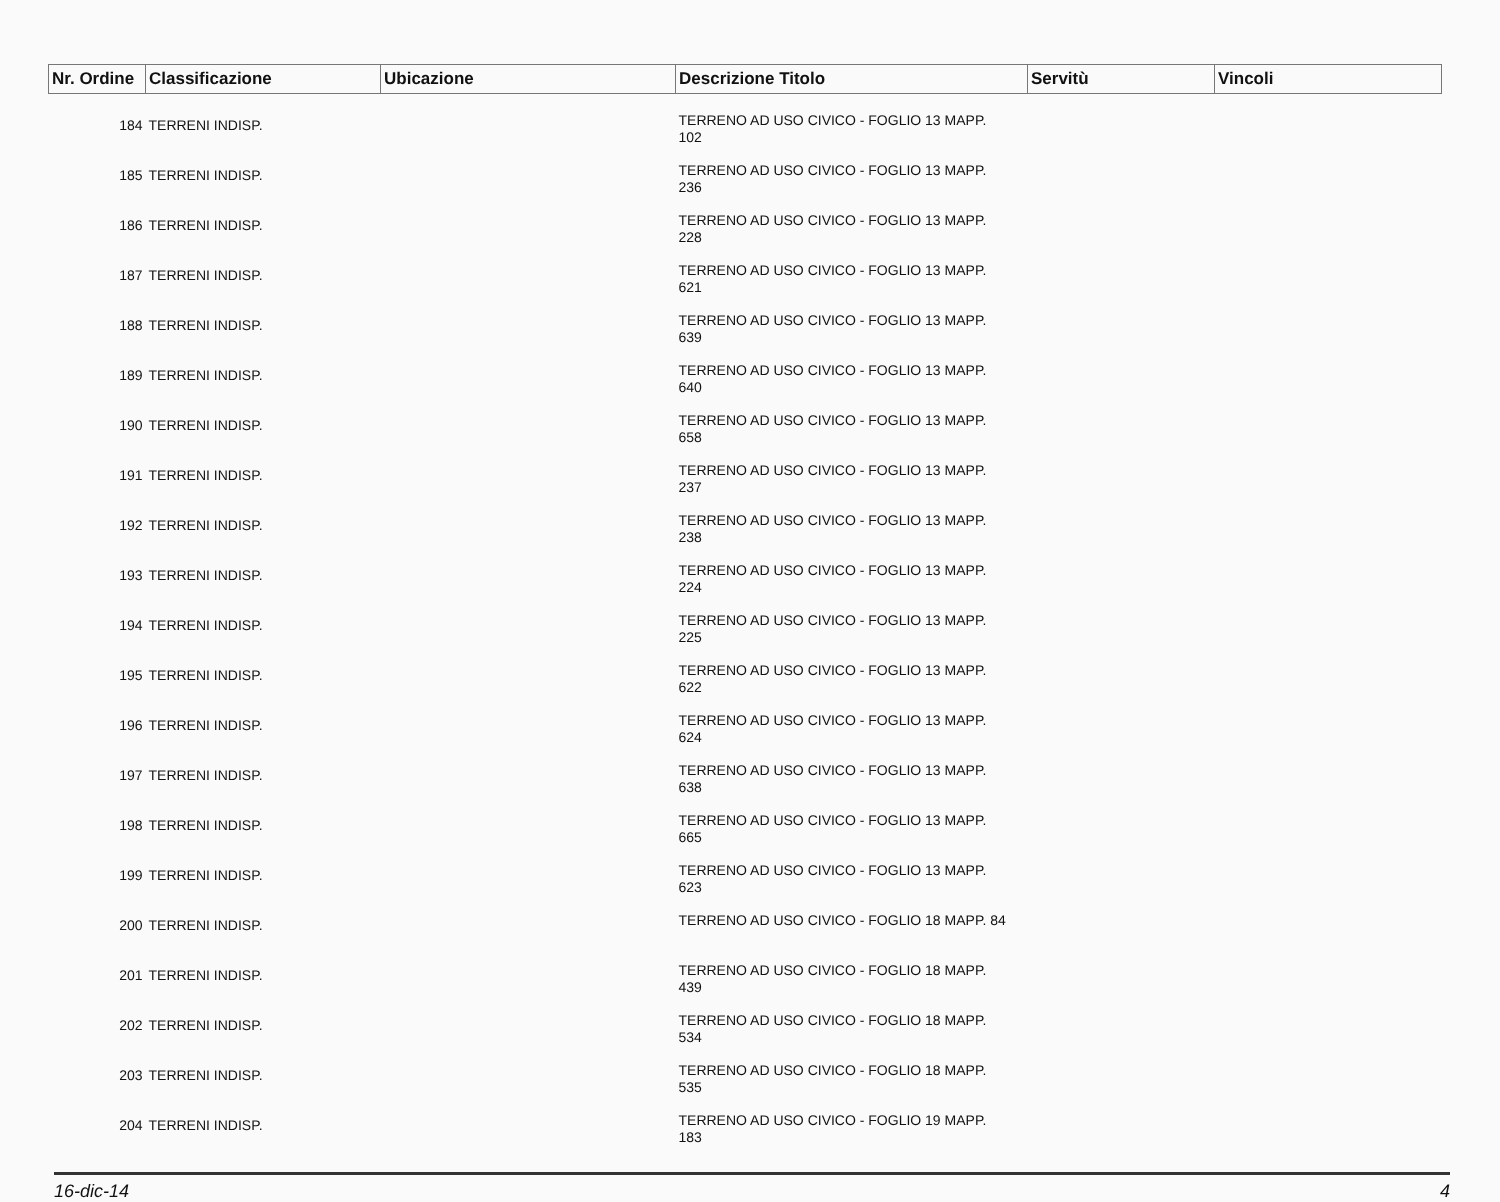| Nr. Ordine | Classificazione | Ubicazione | Descrizione Titolo | Servitù | Vincoli |
| --- | --- | --- | --- | --- | --- |
| 184 | TERRENI INDISP. | | TERRENO AD USO CIVICO - FOGLIO 13 MAPP. 102 | | |
| 185 | TERRENI INDISP. | | TERRENO AD USO CIVICO - FOGLIO 13 MAPP. 236 | | |
| 186 | TERRENI INDISP. | | TERRENO AD USO CIVICO - FOGLIO 13 MAPP. 228 | | |
| 187 | TERRENI INDISP. | | TERRENO AD USO CIVICO - FOGLIO 13 MAPP. 621 | | |
| 188 | TERRENI INDISP. | | TERRENO AD USO CIVICO - FOGLIO 13 MAPP. 639 | | |
| 189 | TERRENI INDISP. | | TERRENO AD USO CIVICO - FOGLIO 13 MAPP. 640 | | |
| 190 | TERRENI INDISP. | | TERRENO AD USO CIVICO - FOGLIO 13 MAPP. 658 | | |
| 191 | TERRENI INDISP. | | TERRENO AD USO CIVICO - FOGLIO 13 MAPP. 237 | | |
| 192 | TERRENI INDISP. | | TERRENO AD USO CIVICO - FOGLIO 13 MAPP. 238 | | |
| 193 | TERRENI INDISP. | | TERRENO AD USO CIVICO - FOGLIO 13 MAPP. 224 | | |
| 194 | TERRENI INDISP. | | TERRENO AD USO CIVICO - FOGLIO 13 MAPP. 225 | | |
| 195 | TERRENI INDISP. | | TERRENO AD USO CIVICO - FOGLIO 13 MAPP. 622 | | |
| 196 | TERRENI INDISP. | | TERRENO AD USO CIVICO - FOGLIO 13 MAPP. 624 | | |
| 197 | TERRENI INDISP. | | TERRENO AD USO CIVICO - FOGLIO 13 MAPP. 638 | | |
| 198 | TERRENI INDISP. | | TERRENO AD USO CIVICO - FOGLIO 13 MAPP. 665 | | |
| 199 | TERRENI INDISP. | | TERRENO AD USO CIVICO - FOGLIO 13 MAPP. 623 | | |
| 200 | TERRENI INDISP. | | TERRENO AD USO CIVICO - FOGLIO 18 MAPP. 84 | | |
| 201 | TERRENI INDISP. | | TERRENO AD USO CIVICO - FOGLIO 18 MAPP. 439 | | |
| 202 | TERRENI INDISP. | | TERRENO AD USO CIVICO - FOGLIO 18 MAPP. 534 | | |
| 203 | TERRENI INDISP. | | TERRENO AD USO CIVICO - FOGLIO 18 MAPP. 535 | | |
| 204 | TERRENI INDISP. | | TERRENO AD USO CIVICO - FOGLIO 19 MAPP. 183 | | |
16-dic-14 4